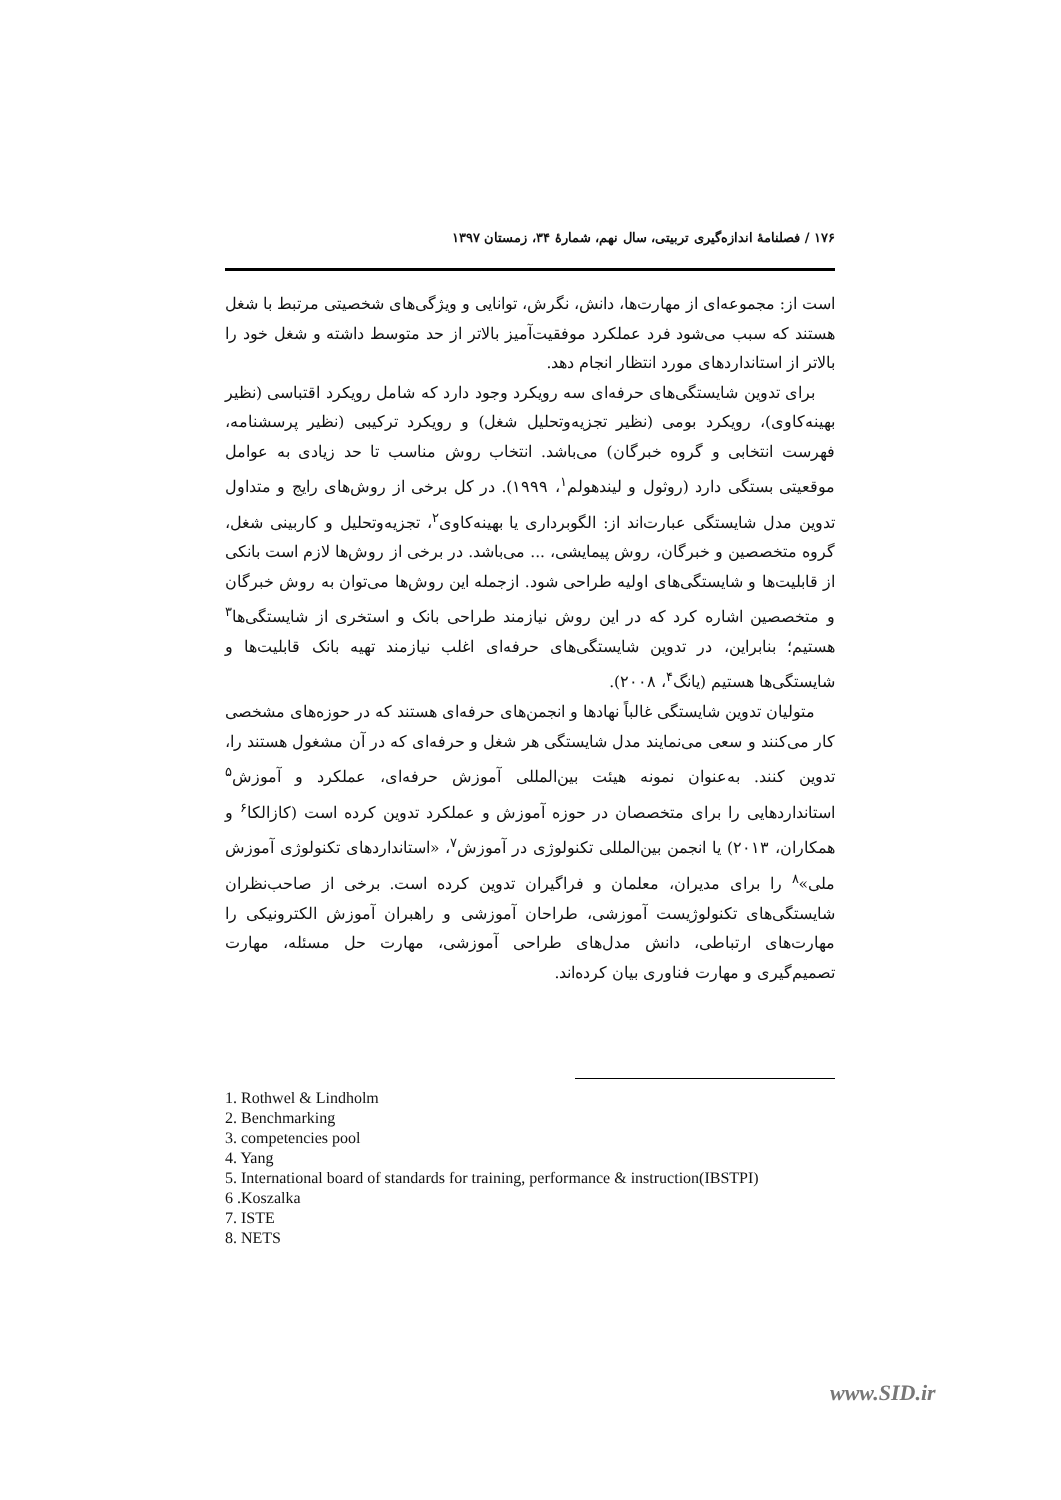۱۷۶ / فصلنامهٔ اندازه‌گیری تربیتی، سال نهم، شمارهٔ ۳۴، زمستان ۱۳۹۷
است از: مجموعه‌ای از مهارت‌ها، دانش، نگرش، توانایی و ویژگی‌های شخصیتی مرتبط با شغل هستند که سبب می‌شود فرد عملکرد موفقیت‌آمیز بالاتر از حد متوسط داشته و شغل خود را بالاتر از استانداردهای مورد انتظار انجام دهد.
برای تدوین شایستگی‌های حرفه‌ای سه رویکرد وجود دارد که شامل رویکرد اقتباسی (نظیر بهینه‌کاوی)، رویکرد بومی (نظیر تجزیه‌وتحلیل شغل) و رویکرد ترکیبی (نظیر پرسشنامه، فهرست انتخابی و گروه خبرگان) می‌باشد. انتخاب روش مناسب تا حد زیادی به عوامل موقعیتی بستگی دارد (روثول و لیندهولم<sup>۱</sup>، ۱۹۹۹). در کل برخی از روش‌های رایج و متداول تدوین مدل شایستگی عبارت‌اند از: الگوبرداری یا بهینه‌کاوی<sup>۲</sup>، تجزیه‌وتحلیل و کاربینی شغل، گروه متخصصین و خبرگان، روش پیمایشی، ... می‌باشد. در برخی از روش‌ها لازم است بانکی از قابلیت‌ها و شایستگی‌های اولیه طراحی شود. ازجمله این روش‌ها می‌توان به روش خبرگان و متخصصین اشاره کرد که در این روش نیازمند طراحی بانک و استخری از شایستگی‌ها<sup>۳</sup> هستیم؛ بنابراین، در تدوین شایستگی‌های حرفه‌ای اغلب نیازمند تهیه بانک قابلیت‌ها و شایستگی‌ها هستیم (یانگ<sup>۴</sup>، ۲۰۰۸).
متولیان تدوین شایستگی غالباً نهادها و انجمن‌های حرفه‌ای هستند که در حوزه‌های مشخصی کار می‌کنند و سعی می‌نمایند مدل شایستگی هر شغل و حرفه‌ای که در آن مشغول هستند را، تدوین کنند. به‌عنوان نمونه هیئت بین‌المللی آموزش حرفه‌ای، عملکرد و آموزش<sup>۵</sup> استانداردهایی را برای متخصصان در حوزه آموزش و عملکرد تدوین کرده است (کازالکا<sup>۶</sup> و همکاران، ۲۰۱۳) یا انجمن بین‌المللی تکنولوژی در آموزش<sup>۷</sup>، «استانداردهای تکنولوژی آموزش ملی»<sup>۸</sup> را برای مدیران، معلمان و فراگیران تدوین کرده است. برخی از صاحب‌نظران شایستگی‌های تکنولوژیست آموزشی، طراحان آموزشی و راهبران آموزش الکترونیکی را مهارت‌های ارتباطی، دانش مدل‌های طراحی آموزشی، مهارت حل مسئله، مهارت تصمیم‌گیری و مهارت فناوری بیان کرده‌اند.
1. Rothwel & Lindholm
2. Benchmarking
3. competencies pool
4. Yang
5. International board of standards for training, performance & instruction(IBSTPI)
6 .Koszalka
7. ISTE
8. NETS
www.SID.ir